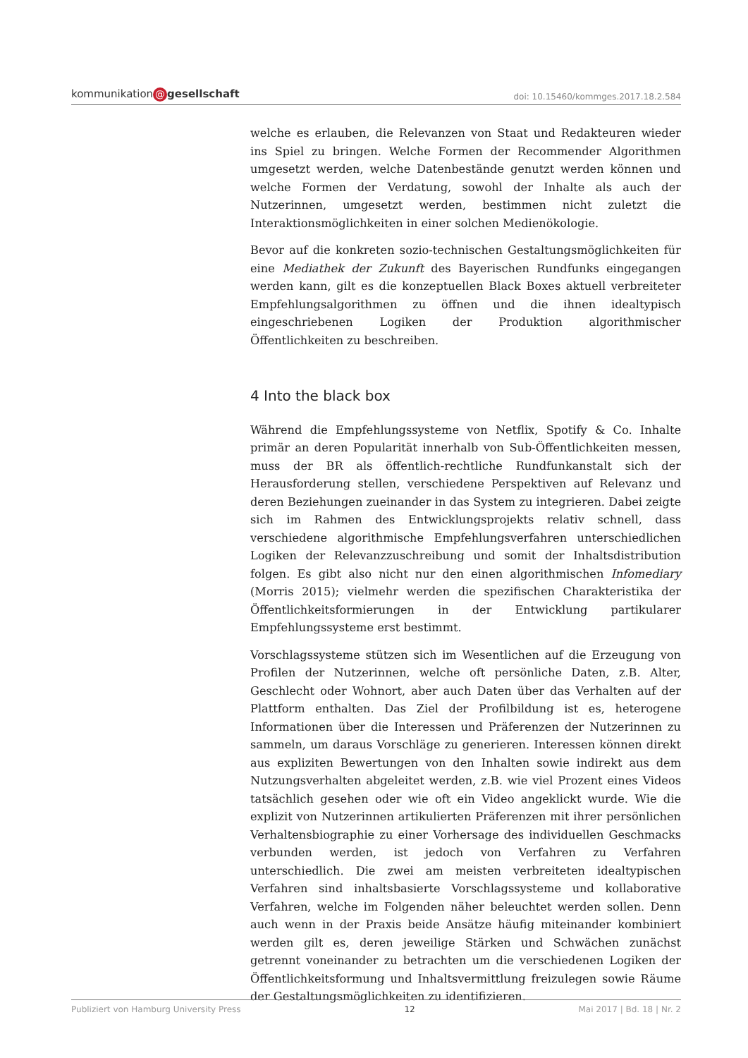kommunikation @ gesellschaft
doi: 10.15460/kommges.2017.18.2.584
welche es erlauben, die Relevanzen von Staat und Redakteuren wieder ins Spiel zu bringen. Welche Formen der Recommender Algorithmen umgesetzt werden, welche Datenbestände genutzt werden können und welche Formen der Verdatung, sowohl der Inhalte als auch der Nutzerinnen, umgesetzt werden, bestimmen nicht zuletzt die Interaktionsmöglichkeiten in einer solchen Medienökologie.
Bevor auf die konkreten sozio-technischen Gestaltungsmöglichkeiten für eine Mediathek der Zukunft des Bayerischen Rundfunks eingegangen werden kann, gilt es die konzeptuellen Black Boxes aktuell verbreiteter Empfehlungsalgorithmen zu öffnen und die ihnen idealtypisch eingeschriebenen Logiken der Produktion algorithmischer Öffentlichkeiten zu beschreiben.
4 Into the black box
Während die Empfehlungssysteme von Netflix, Spotify & Co. Inhalte primär an deren Popularität innerhalb von Sub-Öffentlichkeiten messen, muss der BR als öffentlich-rechtliche Rundfunkanstalt sich der Herausforderung stellen, verschiedene Perspektiven auf Relevanz und deren Beziehungen zueinander in das System zu integrieren. Dabei zeigte sich im Rahmen des Entwicklungsprojekts relativ schnell, dass verschiedene algorithmische Empfehlungsverfahren unterschiedlichen Logiken der Relevanzzuschreibung und somit der Inhaltsdistribution folgen. Es gibt also nicht nur den einen algorithmischen Infomediary (Morris 2015); vielmehr werden die spezifischen Charakteristika der Öffentlichkeitsformierungen in der Entwicklung partikularer Empfehlungssysteme erst bestimmt.
Vorschlagssysteme stützen sich im Wesentlichen auf die Erzeugung von Profilen der Nutzerinnen, welche oft persönliche Daten, z.B. Alter, Geschlecht oder Wohnort, aber auch Daten über das Verhalten auf der Plattform enthalten. Das Ziel der Profilbildung ist es, heterogene Informationen über die Interessen und Präferenzen der Nutzerinnen zu sammeln, um daraus Vorschläge zu generieren. Interessen können direkt aus expliziten Bewertungen von den Inhalten sowie indirekt aus dem Nutzungsverhalten abgeleitet werden, z.B. wie viel Prozent eines Videos tatsächlich gesehen oder wie oft ein Video angeklickt wurde. Wie die explizit von Nutzerinnen artikulierten Präferenzen mit ihrer persönlichen Verhaltensbiographie zu einer Vorhersage des individuellen Geschmacks verbunden werden, ist jedoch von Verfahren zu Verfahren unterschiedlich. Die zwei am meisten verbreiteten idealtypischen Verfahren sind inhaltsbasierte Vorschlagssysteme und kollaborative Verfahren, welche im Folgenden näher beleuchtet werden sollen. Denn auch wenn in der Praxis beide Ansätze häufig miteinander kombiniert werden gilt es, deren jeweilige Stärken und Schwächen zunächst getrennt voneinander zu betrachten um die verschiedenen Logiken der Öffentlichkeitsformung und Inhaltsvermittlung freizulegen sowie Räume der Gestaltungsmöglichkeiten zu identifizieren.
Publiziert von Hamburg University Press 12 Mai 2017 | Bd. 18 | Nr. 2